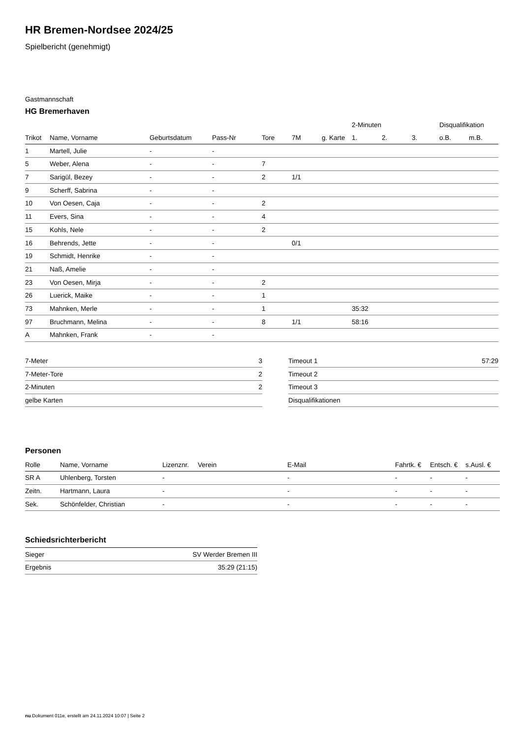HR Bremen-Nordsee 2024/25
Spielbericht (genehmigt)
Gastmannschaft
HG Bremerhaven
| | | | | | | | 2-Minuten | | | Disqualifikation | |
| --- | --- | --- | --- | --- | --- | --- | --- | --- | --- | --- | --- |
| Trikot | Name, Vorname | Geburtsdatum | Pass-Nr | Tore | 7M | g. Karte | 1. | 2. | 3. | o.B. | m.B. |
| 1 | Martell, Julie | - | - | | | | | | | | |
| 5 | Weber, Alena | - | - | 7 | | | | | | | |
| 7 | Sarigül, Bezey | - | - | 2 | 1/1 | | | | | | |
| 9 | Scherff, Sabrina | - | - | | | | | | | | |
| 10 | Von Oesen, Caja | - | - | 2 | | | | | | | |
| 11 | Evers, Sina | - | - | 4 | | | | | | | |
| 15 | Kohls, Nele | - | - | 2 | | | | | | | |
| 16 | Behrends, Jette | - | - | | 0/1 | | | | | | |
| 19 | Schmidt, Henrike | - | - | | | | | | | | |
| 21 | Naß, Amelie | - | - | | | | | | | | |
| 23 | Von Oesen, Mirja | - | - | 2 | | | | | | | |
| 26 | Luerick, Maike | - | - | 1 | | | | | | | |
| 73 | Mahnken, Merle | - | - | 1 | | | 35:32 | | | | |
| 97 | Bruchmann, Melina | - | - | 8 | 1/1 | | 58:16 | | | | |
| A | Mahnken, Frank | - | - | | | | | | | | |
| 7-Meter | 3 |
| 7-Meter-Tore | 2 |
| 2-Minuten | 2 |
| gelbe Karten | |
| Timeout 1 | 57:29 |
| Timeout 2 | |
| Timeout 3 | |
| Disqualifikationen | |
Personen
| Rolle | Name, Vorname | Lizenznr. | Verein | E-Mail | Fahrtk. € | Entsch. € | s.Ausl. € |
| --- | --- | --- | --- | --- | --- | --- | --- |
| SR A | Uhlenberg, Torsten | - | | - | - | - | - |
| Zeitn. | Hartmann, Laura | - | | - | - | - | - |
| Sek. | Schönfelder, Christian | - | | - | - | - | - |
Schiedsrichterbericht
| Sieger | SV Werder Bremen III |
| Ergebnis | 35:29 (21:15) |
nu.Dokument 011e, erstellt am 24.11.2024 10:07 | Seite 2